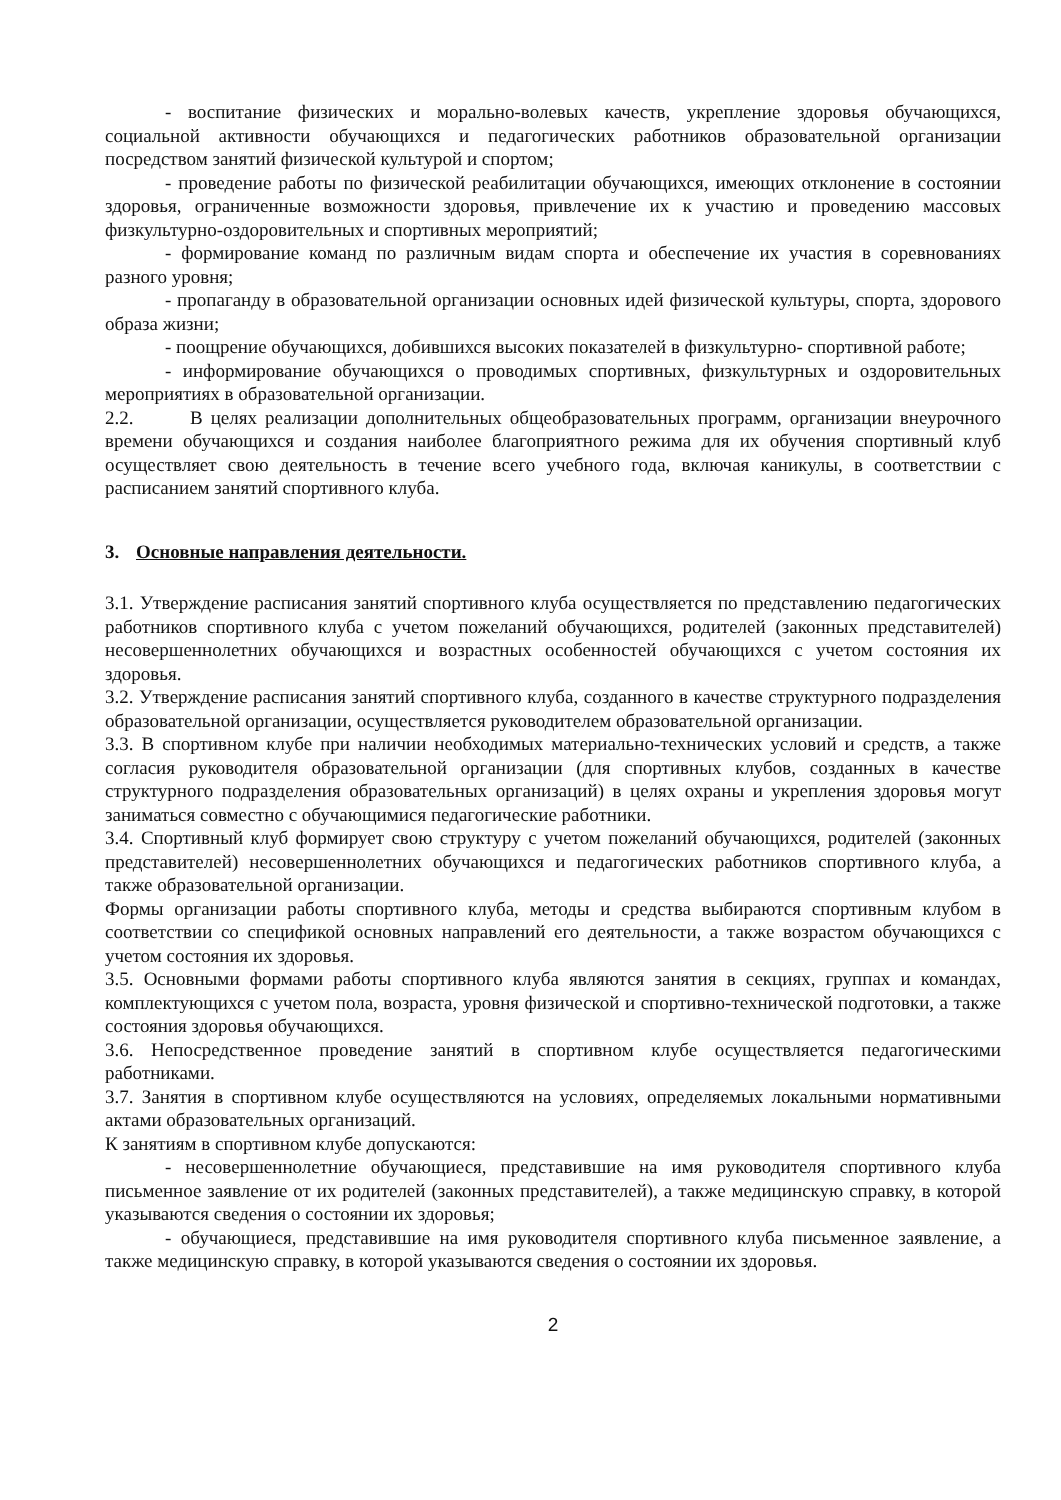- воспитание физических и морально-волевых качеств, укрепление здоровья обучающихся, социальной активности обучающихся и педагогических работников образовательной организации посредством занятий физической культурой и спортом;
- проведение работы по физической реабилитации обучающихся, имеющих отклонение в состоянии здоровья, ограниченные возможности здоровья, привлечение их к участию и проведению массовых физкультурно-оздоровительных и спортивных мероприятий;
- формирование команд по различным видам спорта и обеспечение их участия в соревнованиях разного уровня;
- пропаганду в образовательной организации основных идей физической культуры, спорта, здорового образа жизни;
- поощрение обучающихся, добившихся высоких показателей в физкультурно- спортивной работе;
- информирование обучающихся о проводимых спортивных, физкультурных и оздоровительных мероприятиях в образовательной организации.
2.2. В целях реализации дополнительных общеобразовательных программ, организации внеурочного времени обучающихся и создания наиболее благоприятного режима для их обучения спортивный клуб осуществляет свою деятельность в течение всего учебного года, включая каникулы, в соответствии с расписанием занятий спортивного клуба.
3. Основные направления деятельности.
3.1. Утверждение расписания занятий спортивного клуба осуществляется по представлению педагогических работников спортивного клуба с учетом пожеланий обучающихся, родителей (законных представителей) несовершеннолетних обучающихся и возрастных особенностей обучающихся с учетом состояния их здоровья.
3.2. Утверждение расписания занятий спортивного клуба, созданного в качестве структурного подразделения образовательной организации, осуществляется руководителем образовательной организации.
3.3. В спортивном клубе при наличии необходимых материально-технических условий и средств, а также согласия руководителя образовательной организации (для спортивных клубов, созданных в качестве структурного подразделения образовательных организаций) в целях охраны и укрепления здоровья могут заниматься совместно с обучающимися педагогические работники.
3.4. Спортивный клуб формирует свою структуру с учетом пожеланий обучающихся, родителей (законных представителей) несовершеннолетних обучающихся и педагогических работников спортивного клуба, а также образовательной организации.
Формы организации работы спортивного клуба, методы и средства выбираются спортивным клубом в соответствии со спецификой основных направлений его деятельности, а также возрастом обучающихся с учетом состояния их здоровья.
3.5. Основными формами работы спортивного клуба являются занятия в секциях, группах и командах, комплектующихся с учетом пола, возраста, уровня физической и спортивно-технической подготовки, а также состояния здоровья обучающихся.
3.6. Непосредственное проведение занятий в спортивном клубе осуществляется педагогическими работниками.
3.7. Занятия в спортивном клубе осуществляются на условиях, определяемых локальными нормативными актами образовательных организаций.
К занятиям в спортивном клубе допускаются:
- несовершеннолетние обучающиеся, представившие на имя руководителя спортивного клуба письменное заявление от их родителей (законных представителей), а также медицинскую справку, в которой указываются сведения о состоянии их здоровья;
- обучающиеся, представившие на имя руководителя спортивного клуба письменное заявление, а также медицинскую справку, в которой указываются сведения о состоянии их здоровья.
2